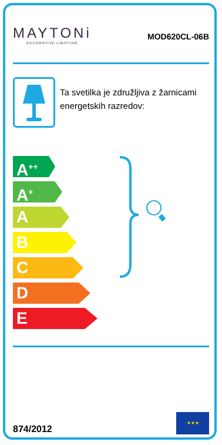MAYTONi
DECORATIVE LIGHTING
MOD620CL-06B
Ta svetilka je združljiva z žarnicami energetskih razredov:
A<sup>++</sup>
A<sup>+</sup>
A
B
C
D
E
874/2012
★★★